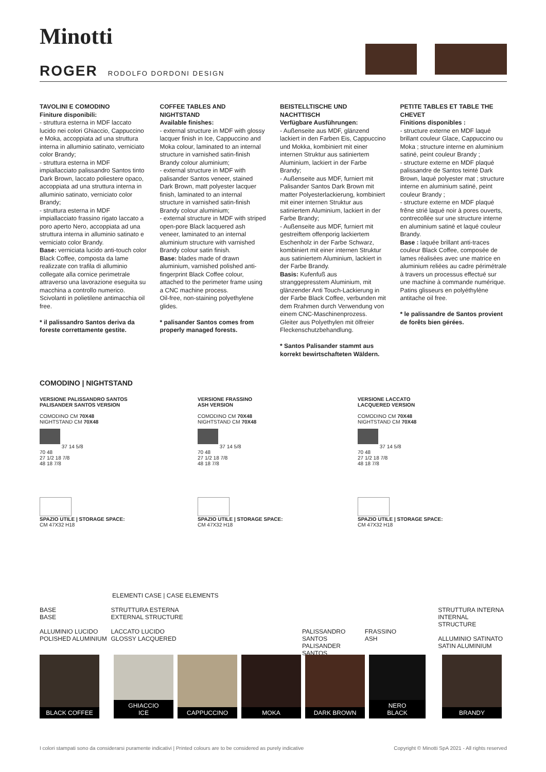Minotti
ROGER RODOLFO DORDONI DESIGN
TAVOLINI E COMODINO
Finiture disponibili:
- struttura esterna in MDF laccato lucido nei colori Ghiaccio, Cappuccino e Moka, accoppiata ad una struttura interna in alluminio satinato, verniciato color Brandy;
- struttura esterna in MDF impiallacciato palissandro Santos tinto Dark Brown, laccato poliestere opaco, accoppiata ad una struttura interna in alluminio satinato, verniciato color Brandy;
- struttura esterna in MDF impiallacciato frassino rigato laccato a poro aperto Nero, accoppiata ad una struttura interna in alluminio satinato e verniciato color Brandy.
Base: verniciata lucido anti-touch color Black Coffee, composta da lame realizzate con trafila di alluminio collegate alla cornice perimetrale attraverso una lavorazione eseguita su macchina a controllo numerico. Scivolanti in polietilene antimacchia oil free.
* il palissandro Santos deriva da foreste correttamente gestite.
COFFEE TABLES AND NIGHTSTAND
Available finishes:
- external structure in MDF with glossy lacquer finish in Ice, Cappuccino and Moka colour, laminated to an internal structure in varnished satin-finish Brandy colour aluminium;
- external structure in MDF with palisander Santos veneer, stained Dark Brown, matt polyester lacquer finish, laminated to an internal structure in varnished satin-finish Brandy colour aluminium;
- external structure in MDF with striped open-pore Black lacquered ash veneer, laminated to an internal aluminium structure with varnished Brandy colour satin finish.
Base: blades made of drawn aluminium, varnished polished anti-fingerprint Black Coffee colour, attached to the perimeter frame using a CNC machine process.
Oil-free, non-staining polyethylene glides.
* palisander Santos comes from properly managed forests.
BEISTELLTISCHE UND NACHTTISCH
Verfügbare Ausführungen:
- Außenseite aus MDF, glänzend lackiert in den Farben Eis, Cappuccino und Mokka, kombiniert mit einer internen Struktur aus satiniertem Aluminium, lackiert in der Farbe Brandy;
- Außenseite aus MDF, furniert mit Palisander Santos Dark Brown mit matter Polyesterlackierung, kombiniert mit einer internen Struktur aus satiniertem Aluminium, lackiert in der Farbe Brandy;
- Außenseite aus MDF, furniert mit gestreiftem offenporig lackiertem Eschenholz in der Farbe Schwarz, kombiniert mit einer internen Struktur aus satiniertem Aluminium, lackiert in der Farbe Brandy.
Basis: Kufenfuß aus stranggepresstem Aluminium, mit glänzender Anti Touch-Lackierung in der Farbe Black Coffee, verbunden mit dem Rrahmen durch Verwendung von einem CNC-Maschinenprozess. Gleiter aus Polyethylen mit ölfreier Fleckenschutzbehandlung.
* Santos Palisander stammt aus korrekt bewirtschafteten Wäldern.
PETITE TABLES ET TABLE THE CHEVET
Finitions disponibles :
- structure externe en MDF laqué brillant couleur Glace, Cappuccino ou Moka ; structure interne en aluminium satiné, peint couleur Brandy ;
- structure externe en MDF plaqué palissandre de Santos teinté Dark Brown, laqué polyester mat ; structure interne en aluminium satiné, peint couleur Brandy ;
- structure externe en MDF plaqué frêne strié laqué noir à pores ouverts, contrecollée sur une structure interne en aluminium satiné et laqué couleur Brandy.
Base : laquée brillant anti-traces couleur Black Coffee, composée de lames réalisées avec une matrice en aluminium reliées au cadre périmétrale à travers un processus effectué sur une machine à commande numérique. Patins glisseurs en polyéthylène antitache oil free.
* le palissandre de Santos provient de forêts bien gérées.
COMODINO | NIGHTSTAND
VERSIONE PALISSANDRO SANTOS
PALISANDER SANTOS VERSION
COMODINO CM 70X48
NIGHTSTAND CM 70X48
37 14 5/8
70 48
27 1/2 18 7/8
48 18 7/8
SPAZIO UTILE | STORAGE SPACE:
CM 47X32 H18
VERSIONE FRASSINO
ASH VERSION
COMODINO CM 70X48
NIGHTSTAND CM 70X48
37 14 5/8
70 48
27 1/2 18 7/8
48 18 7/8
SPAZIO UTILE | STORAGE SPACE:
CM 47X32 H18
VERSIONE LACCATO
LACQUERED VERSION
COMODINO CM 70X48
NIGHTSTAND CM 70X48
37 14 5/8
70 48
27 1/2 18 7/8
48 18 7/8
SPAZIO UTILE | STORAGE SPACE:
CM 47X32 H18
ELEMENTI CASE | CASE ELEMENTS
BASE
BASE
ALLUMINIO LUCIDO
POLISHED ALUMINIUM
STRUTTURA ESTERNA
EXTERNAL STRUCTURE
LACCATO LUCIDO
GLOSSY LACQUERED
PALISSANDRO SANTOS
PALISANDER SANTOS
FRASSINO
ASH
STRUTTURA INTERNA
INTERNAL STRUCTURE
ALLUMINIO SATINATO
SATIN ALUMINIUM
BLACK COFFEE GHIACCIO
ICE
CAPPUCCINO MOKA DARK BROWN NERO
BLACK
BRANDY
I colori stampati sono da considerarsi puramente indicativi | Printed colours are to be considered as purely indicative Copyright © Minotti SpA 2021 - All rights reserved